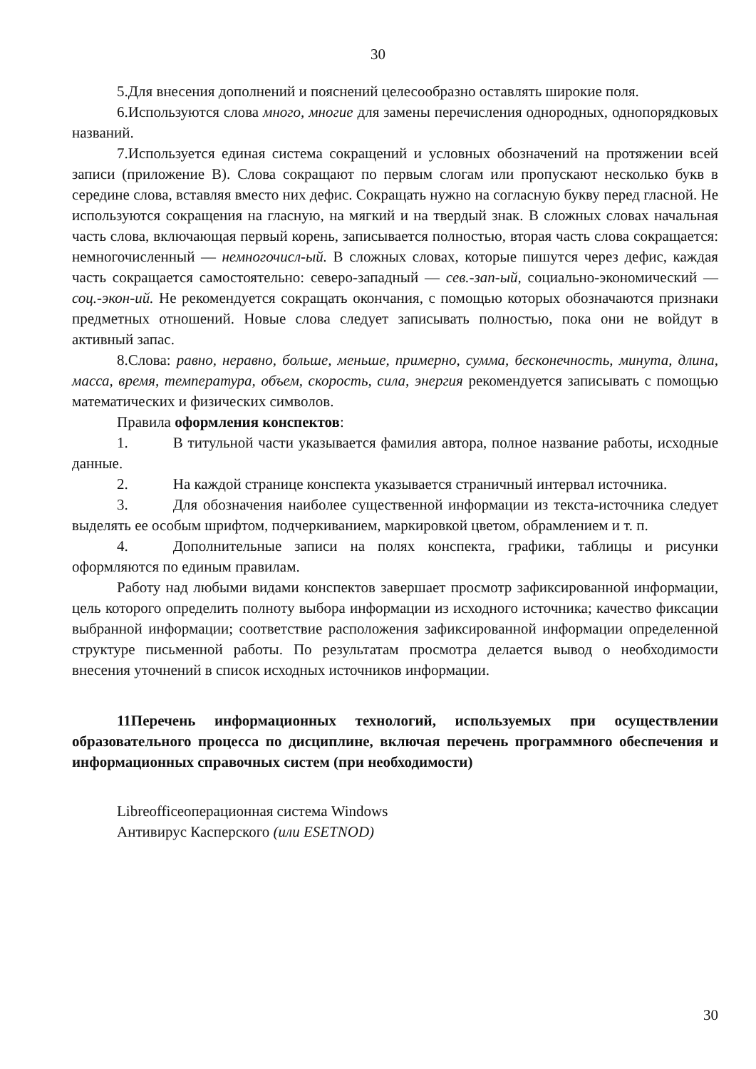30
5.Для внесения дополнений и пояснений целесообразно оставлять широкие поля.
6.Используются слова много, многие для замены перечисления однородных, однопорядковых названий.
7.Используется единая система сокращений и условных обозначений на протяжении всей записи (приложение В). Слова сокращают по первым слогам или пропускают несколько букв в середине слова, вставляя вместо них дефис. Сокращать нужно на согласную букву перед гласной. Не используются сокращения на гласную, на мягкий и на твердый знак. В сложных словах начальная часть слова, включающая первый корень, записывается полностью, вторая часть слова сокращается: немногочисленный — немногочисл-ый. В сложных словах, которые пишутся через дефис, каждая часть сокращается самостоятельно: северо-западный — сев.-зап-ый, социально-экономический — соц.-экон-ий. Не рекомендуется сокращать окончания, с помощью которых обозначаются признаки предметных отношений. Новые слова следует записывать полностью, пока они не войдут в активный запас.
8.Слова: равно, неравно, больше, меньше, примерно, сумма, бесконечность, минута, длина, масса, время, температура, объем, скорость, сила, энергия рекомендуется записывать с помощью математических и физических символов.
Правила оформления конспектов:
1. В титульной части указывается фамилия автора, полное название работы, исходные данные.
2. На каждой странице конспекта указывается страничный интервал источника.
3. Для обозначения наиболее существенной информации из текста-источника следует выделять ее особым шрифтом, подчеркиванием, маркировкой цветом, обрамлением и т. п.
4. Дополнительные записи на полях конспекта, графики, таблицы и рисунки оформляются по единым правилам.
Работу над любыми видами конспектов завершает просмотр зафиксированной информации, цель которого определить полноту выбора информации из исходного источника; качество фиксации выбранной информации; соответствие расположения зафиксированной информации определенной структуре письменной работы. По результатам просмотра делается вывод о необходимости внесения уточнений в список исходных источников информации.
11Перечень информационных технологий, используемых при осуществлении образовательного процесса по дисциплине, включая перечень программного обеспечения и информационных справочных систем (при необходимости)
Libreofficeоперационная система Windows
Антивирус Касперского (или ESETNOD)
30